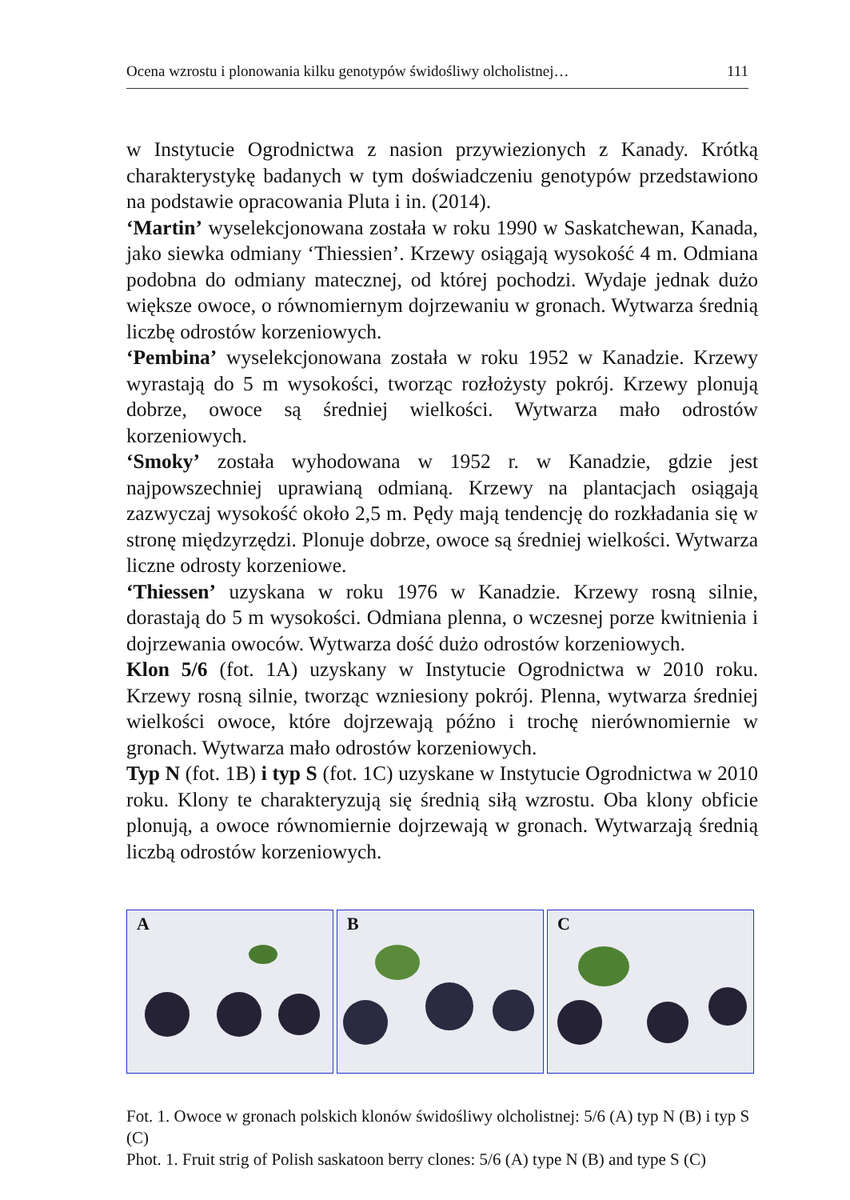Ocena wzrostu i plonowania kilku genotypów świdośliwy olcholistnej… 111
w Instytucie Ogrodnictwa z nasion przywiezionych z Kanady. Krótką charakterystykę badanych w tym doświadczeniu genotypów przedstawiono na podstawie opracowania Pluta i in. (2014).
‘Martin’ wyselekcjonowana została w roku 1990 w Saskatchewan, Kanada, jako siewka odmiany ‘Thiessien’. Krzewy osiągają wysokość 4 m. Odmiana podobna do odmiany matecznej, od której pochodzi. Wydaje jednak dużo większe owoce, o równomiernym dojrzewaniu w gronach. Wytwarza średnią liczbę odrostów korzeniowych.
‘Pembina’ wyselekcjonowana została w roku 1952 w Kanadzie. Krzewy wyrastają do 5 m wysokości, tworząc rozłożysty pokrój. Krzewy plonują dobrze, owoce są średniej wielkości. Wytwarza mało odrostów korzeniowych.
‘Smoky’ została wyhodowana w 1952 r. w Kanadzie, gdzie jest najpowszechniej uprawianą odmianą. Krzewy na plantacjach osiągają zazwyczaj wysokość około 2,5 m. Pędy mają tendencję do rozkładania się w stronę międzyrzędzi. Plonuje dobrze, owoce są średniej wielkości. Wytwarza liczne odrosty korzeniowe.
‘Thiessen’ uzyskana w roku 1976 w Kanadzie. Krzewy rosną silnie, dorastają do 5 m wysokości. Odmiana plenna, o wczesnej porze kwitnienia i dojrzewania owoców. Wytwarza dość dużo odrostów korzeniowych.
Klon 5/6 (fot. 1A) uzyskany w Instytucie Ogrodnictwa w 2010 roku. Krzewy rosną silnie, tworząc wzniesiony pokrój. Plenna, wytwarza średniej wielkości owoce, które dojrzewają późno i trochę nierównomiernie w gronach. Wytwarza mało odrostów korzeniowych.
Typ N (fot. 1B) i typ S (fot. 1C) uzyskane w Instytucie Ogrodnictwa w 2010 roku. Klony te charakteryzują się średnią siłą wzrostu. Oba klony obficie plonują, a owoce równomiernie dojrzewają w gronach. Wytwarzają średnią liczbą odrostów korzeniowych.
A
B
C
Fot. 1. Owoce w gronach polskich klonów świdośliwy olcholistnej: 5/6 (A) typ N (B) i typ S (C)
Phot. 1. Fruit strig of Polish saskatoon berry clones: 5/6 (A) type N (B) and type S (C)